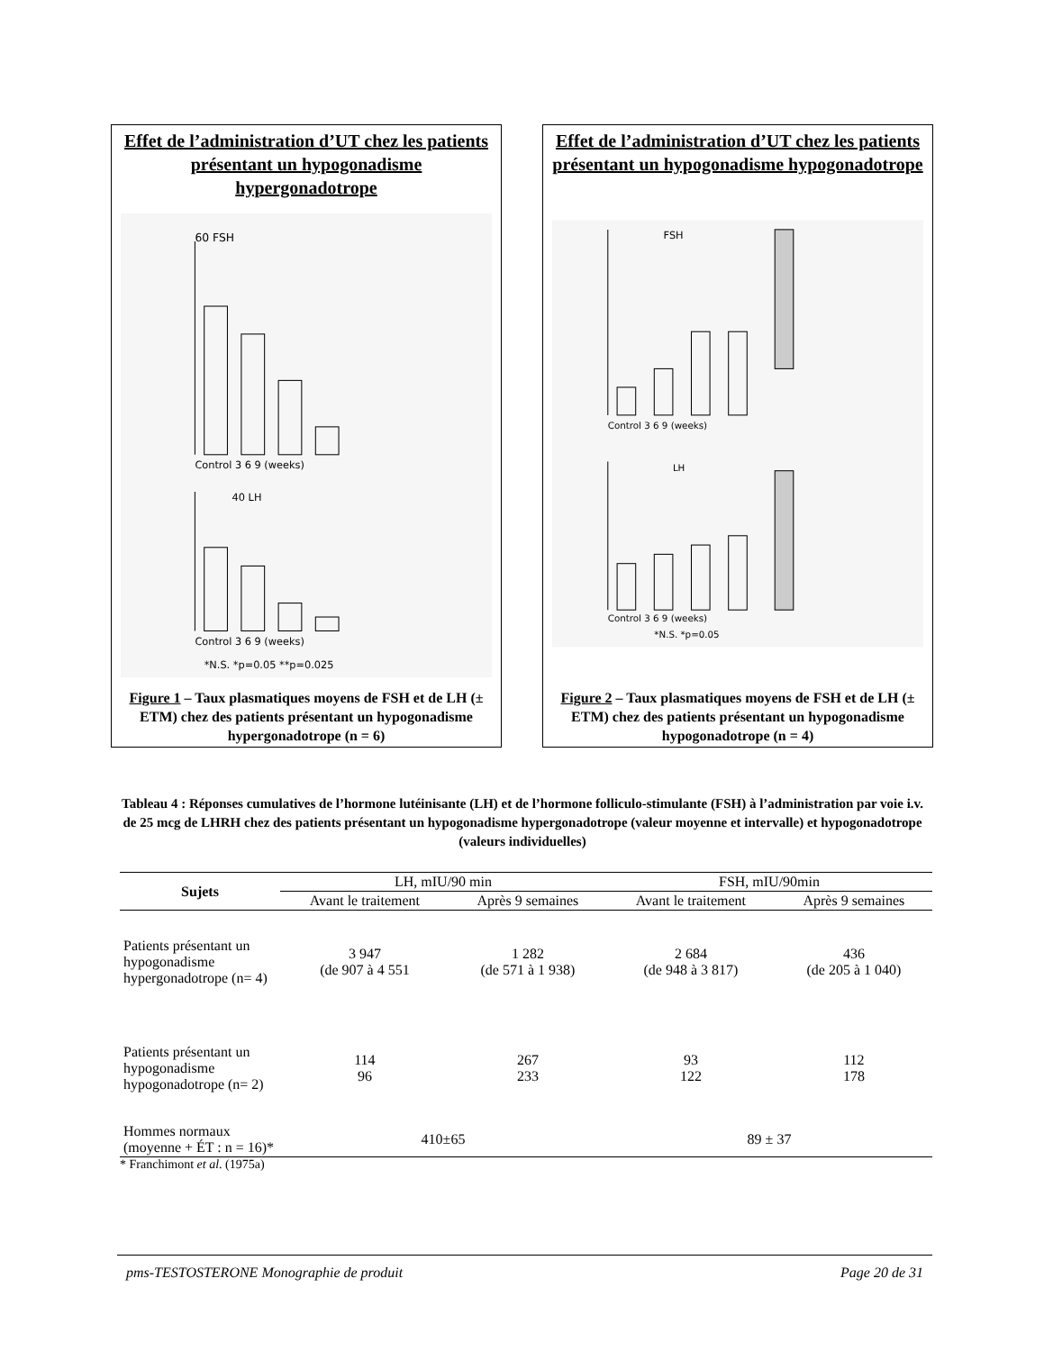Effet de l’administration d’UT chez les patients présentant un hypogonadisme hypergonadotrope
60 FSH
Control 3 6 9 (weeks)
40 LH
Control 3 6 9 (weeks)
*N.S. *p=0.05 **p=0.025
Figure 1 – Taux plasmatiques moyens de FSH et de LH (± ETM) chez des patients présentant un hypogonadisme hypergonadotrope (n = 6)
Effet de l’administration d’UT chez les patients
présentant un hypogonadisme hypogonadotrope
FSH
Control 3 6 9 (weeks)
LH
Control 3 6 9 (weeks)
*N.S. *p=0.05
Figure 2 – Taux plasmatiques moyens de FSH et de LH (± ETM) chez des patients présentant un hypogonadisme hypogonadotrope (n = 4)
Tableau 4 : Réponses cumulatives de l’hormone lutéinisante (LH) et de l’hormone folliculo-stimulante (FSH) à l’administration par voie i.v. de 25 mcg de LHRH chez des patients présentant un hypogonadisme hypergonadotrope (valeur moyenne et intervalle) et hypogonadotrope (valeurs individuelles)
| Sujets | LH, mIU/90 min | | FSH, mIU/90min | |
| | Avant le traitement | Après 9 semaines | Avant le traitement | Après 9 semaines |
| Patients présentant un hypogonadisme hypergonadotrope (n= 4) | 3 947 (de 907 à 4 551 | 1 282 (de 571 à 1 938) | 2 684 (de 948 à 3 817) | 436 (de 205 à 1 040) |
| Patients présentant un hypogonadisme hypogonadotrope (n= 2) | 114 96 | 267 233 | 93 122 | 112 178 |
| Hommes normaux (moyenne + ÉT : n = 16)* | 410±65 | | 89 ± 37 | |
| * Franchimont et al . (1975a) | | | | |
pms-TESTOSTERONE Monographie de produit Page 20 de 31